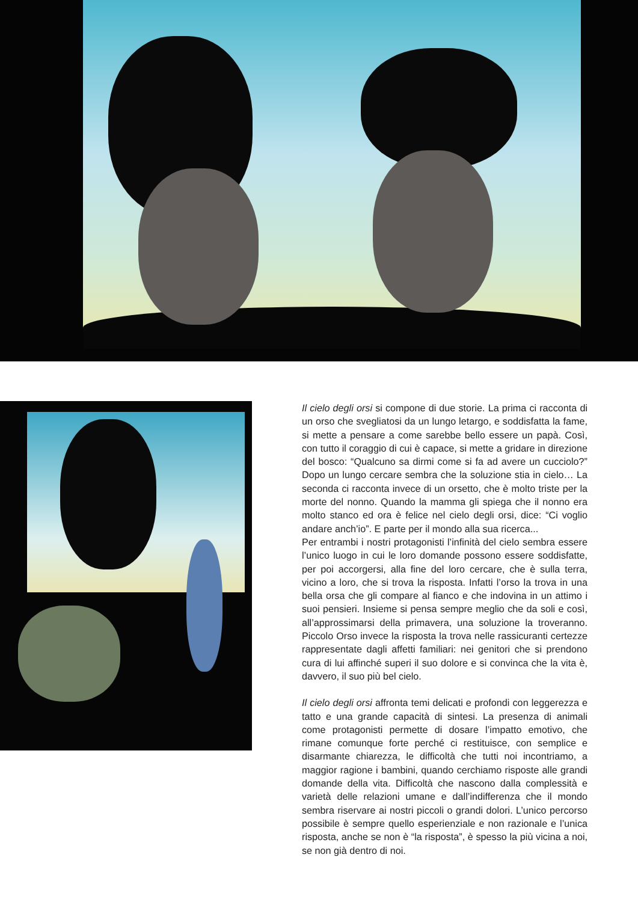Il cielo degli orsi si compone di due storie. La prima ci racconta di un orso che svegliatosi da un lungo letargo, e soddisfatta la fame, si mette a pensare a come sarebbe bello essere un papà. Così, con tutto il coraggio di cui è capace, si mette a gridare in direzione del bosco: “Qualcuno sa dirmi come si fa ad avere un cucciolo?” Dopo un lungo cercare sembra che la soluzione stia in cielo… La seconda ci racconta invece di un orsetto, che è molto triste per la morte del nonno. Quando la mamma gli spiega che il nonno era molto stanco ed ora è felice nel cielo degli orsi, dice: “Ci voglio andare anch’io”. E parte per il mondo alla sua ricerca...
Per entrambi i nostri protagonisti l’infinità del cielo sembra essere l’unico luogo in cui le loro domande possono essere soddisfatte, per poi accorgersi, alla fine del loro cercare, che è sulla terra, vicino a loro, che si trova la risposta. Infatti l’orso la trova in una bella orsa che gli compare al fianco e che indovina in un attimo i suoi pensieri. Insieme si pensa sempre meglio che da soli e così, all’approssimarsi della primavera, una soluzione la troveranno. Piccolo Orso invece la risposta la trova nelle rassicuranti certezze rappresentate dagli affetti familiari: nei genitori che si prendono cura di lui affinché superi il suo dolore e si convinca che la vita è, davvero, il suo più bel cielo.
Il cielo degli orsi affronta temi delicati e profondi con leggerezza e tatto e una grande capacità di sintesi. La presenza di animali come protagonisti permette di dosare l’impatto emotivo, che rimane comunque forte perché ci restituisce, con semplice e disarmante chiarezza, le difficoltà che tutti noi incontriamo, a maggior ragione i bambini, quando cerchiamo risposte alle grandi domande della vita. Difficoltà che nascono dalla complessità e varietà delle relazioni umane e dall’indifferenza che il mondo sembra riservare ai nostri piccoli o grandi dolori. L’unico percorso possibile è sempre quello esperienziale e non razionale e l’unica risposta, anche se non è “la risposta”, è spesso la più vicina a noi, se non già dentro di noi.